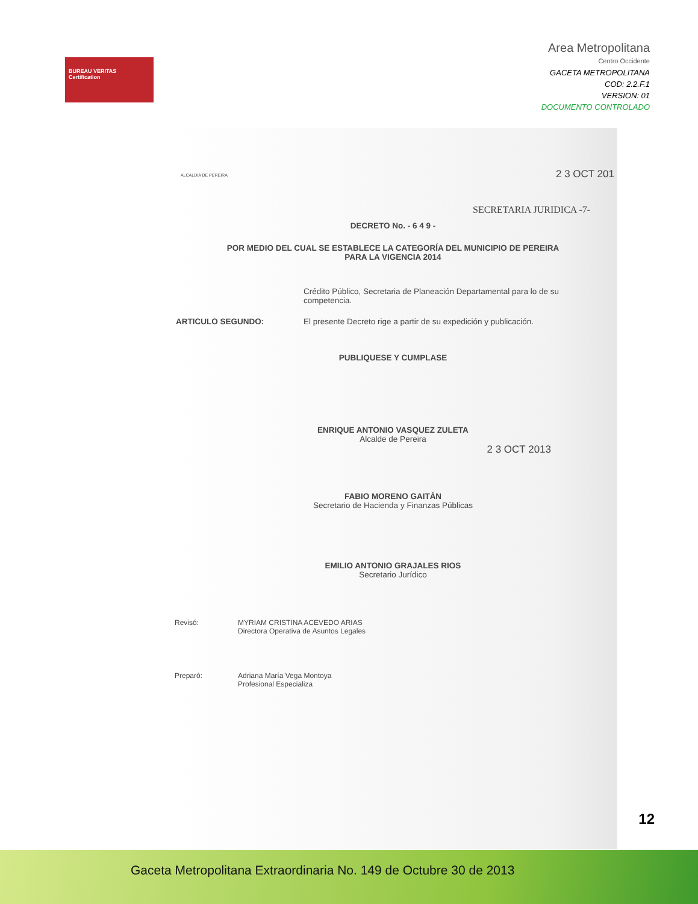BUREAU VERITAS
Certification
Area Metropolitana
Centro Occidente
GACETA METROPOLITANA
COD: 2.2.F.1
VERSION: 01
DOCUMENTO CONTROLADO
ALCALDIA DE PEREIRA
2 3 OCT 201
SECRETARIA JURIDICA -7-
DECRETO No. - 6 4 9 -
POR MEDIO DEL CUAL SE ESTABLECE LA CATEGORÍA DEL MUNICIPIO DE PEREIRA
PARA LA VIGENCIA 2014
Crédito Público, Secretaria de Planeación Departamental para lo de su competencia.
ARTICULO SEGUNDO: El presente Decreto rige a partir de su expedición y publicación.
PUBLIQUESE Y CUMPLASE
ENRIQUE ANTONIO VASQUEZ ZULETA
Alcalde de Pereira
2 3 OCT 2013
FABIO MORENO GAITÁN
Secretario de Hacienda y Finanzas Públicas
EMILIO ANTONIO GRAJALES RIOS
Secretario Jurídico
Revisó: MYRIAM CRISTINA ACEVEDO ARIAS
Directora Operativa de Asuntos Legales
Preparó: Adriana María Vega Montoya
Profesional Especializa
12
Gaceta Metropolitana Extraordinaria No. 149 de Octubre 30 de 2013